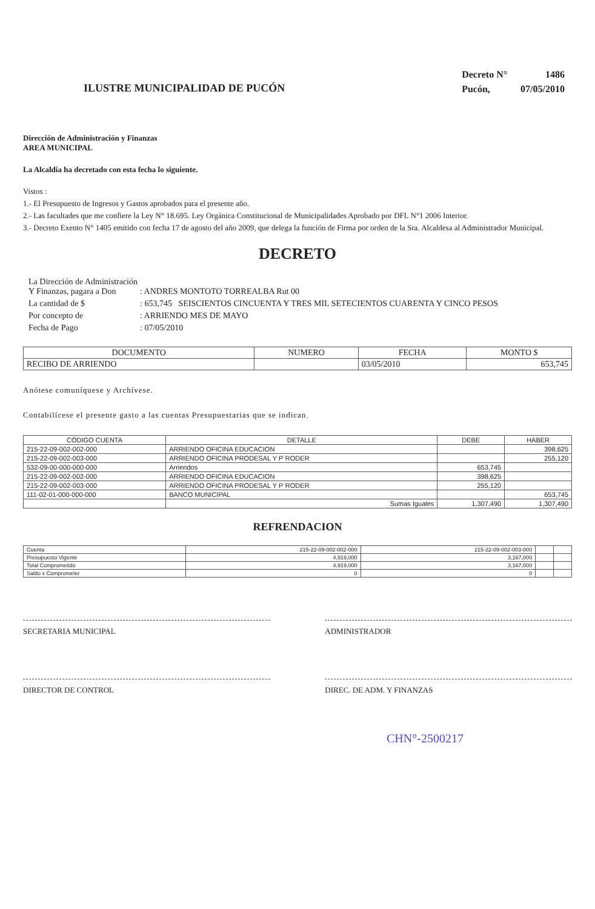ILUSTRE MUNICIPALIDAD DE PUCÓN
| Decreto N° | 1486 |
| Pucón, | 07/05/2010 |
Dirección de Administración y Finanzas
AREA MUNICIPAL
La Alcaldía ha decretado con esta fecha lo siguiente.
Vistos :
1.- El Presupuesto de Ingresos y Gastos aprobados para el presente año.
2.- Las facultades que me confiere la Ley N° 18.695. Ley Orgánica Constitucional de Municipalidades Aprobado por DFL N°1 2006 Interior.
3.- Decreto Exento N° 1405 emitido con fecha 17 de agosto del año 2009, que delega la función de Firma por orden de la Sra. Alcaldesa al Administrador Municipal.
DECRETO
| La Dirección de Administración Y Finanzas, pagara a Don | : ANDRES MONTOTO TORREALBA Rut 00 |
| La cantidad de $ | : 653,745 SEISCIENTOS CINCUENTA Y TRES MIL SETECIENTOS CUARENTA Y CINCO PESOS |
| Por concepto de | : ARRIENDO MES DE MAYO |
| Fecha de Pago | : 07/05/2010 |
| DOCUMENTO | NUMERO | FECHA | MONTO $ |
| --- | --- | --- | --- |
| RECIBO DE ARRIENDO | | 03/05/2010 | 653,745 |
Anótese comuníquese y Archívese.
Contabilícese el presente gasto a las cuentas Presupuestarias que se indican.
| CÓDIGO CUENTA | DETALLE | DEBE | HABER |
| --- | --- | --- | --- |
| 215-22-09-002-002-000 | ARRIENDO OFICINA EDUCACION | | 398,625 |
| 215-22-09-002-003-000 | ARRIENDO OFICINA PRODESAL Y P`RODER | | 255,120 |
| 532-09-00-000-000-000 | Arriendos | 653,745 | |
| 215-22-09-002-002-000 | ARRIENDO OFICINA EDUCACION | 398,625 | |
| 215-22-09-002-003-000 | ARRIENDO OFICINA PRODESAL Y P`RODER | 255,120 | |
| 111-02-01-000-000-000 | BANCO MUNICIPAL | | 653,745 |
| | Sumas Iguales | 1,307,490 | 1,307,490 |
REFRENDACION
| Cuenta | 215-22-09-002-002-000 | 215-22-09-002-003-000 | | |
| Presupuesto Vigente | 4,919,000 | 3,167,000 | | |
| Total Comprometido | 4,919,000 | 3,167,000 | | |
| Saldo x Comprometer | 0 | 0 | | |
SECRETARIA MUNICIPAL ADMINISTRADOR
DIRECTOR DE CONTROL DIREC. DE ADM. Y FINANZAS
CHN°-2500217